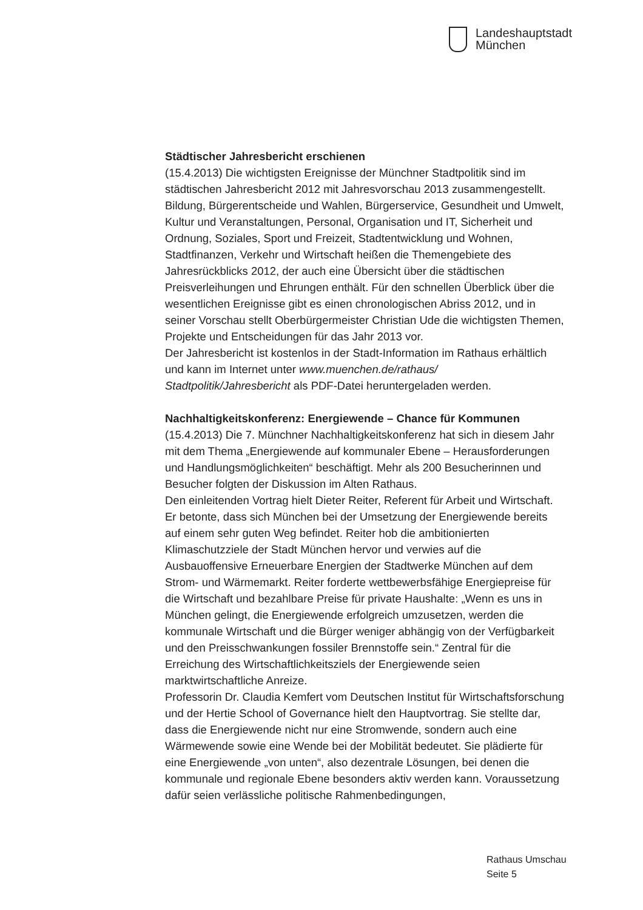Landeshauptstadt
München
Städtischer Jahresbericht erschienen
(15.4.2013) Die wichtigsten Ereignisse der Münchner Stadtpolitik sind im städtischen Jahresbericht 2012 mit Jahresvorschau 2013 zusammengestellt. Bildung, Bürgerentscheide und Wahlen, Bürgerservice, Gesundheit und Umwelt, Kultur und Veranstaltungen, Personal, Organisation und IT, Sicherheit und Ordnung, Soziales, Sport und Freizeit, Stadtentwicklung und Wohnen, Stadtfinanzen, Verkehr und Wirtschaft heißen die Themengebiete des Jahresrückblicks 2012, der auch eine Übersicht über die städtischen Preisverleihungen und Ehrungen enthält. Für den schnellen Überblick über die wesentlichen Ereignisse gibt es einen chronologischen Abriss 2012, und in seiner Vorschau stellt Oberbürgermeister Christian Ude die wichtigsten Themen, Projekte und Entscheidungen für das Jahr 2013 vor.
Der Jahresbericht ist kostenlos in der Stadt-Information im Rathaus erhältlich und kann im Internet unter www.muenchen.de/rathaus/ Stadtpolitik/Jahresbericht als PDF-Datei heruntergeladen werden.
Nachhaltigkeitskonferenz: Energiewende – Chance für Kommunen
(15.4.2013) Die 7. Münchner Nachhaltigkeitskonferenz hat sich in diesem Jahr mit dem Thema „Energiewende auf kommunaler Ebene – Herausforderungen und Handlungsmöglichkeiten“ beschäftigt. Mehr als 200 Besucherinnen und Besucher folgten der Diskussion im Alten Rathaus.
Den einleitenden Vortrag hielt Dieter Reiter, Referent für Arbeit und Wirtschaft. Er betonte, dass sich München bei der Umsetzung der Energiewende bereits auf einem sehr guten Weg befindet. Reiter hob die ambitionierten Klimaschutzziele der Stadt München hervor und verwies auf die Ausbauoffensive Erneuerbare Energien der Stadtwerke München auf dem Strom- und Wärmemarkt. Reiter forderte wettbewerbsfähige Energiepreise für die Wirtschaft und bezahlbare Preise für private Haushalte: „Wenn es uns in München gelingt, die Energiewende erfolgreich umzusetzen, werden die kommunale Wirtschaft und die Bürger weniger abhängig von der Verfügbarkeit und den Preisschwankungen fossiler Brennstoffe sein.“ Zentral für die Erreichung des Wirtschaftlichkeitsziels der Energiewende seien marktwirtschaftliche Anreize.
Professorin Dr. Claudia Kemfert vom Deutschen Institut für Wirtschaftsforschung und der Hertie School of Governance hielt den Hauptvortrag. Sie stellte dar, dass die Energiewende nicht nur eine Stromwende, sondern auch eine Wärmewende sowie eine Wende bei der Mobilität bedeutet. Sie plädierte für eine Energiewende „von unten“, also dezentrale Lösungen, bei denen die kommunale und regionale Ebene besonders aktiv werden kann. Voraussetzung dafür seien verlässliche politische Rahmenbedingungen,
Rathaus Umschau
Seite 5